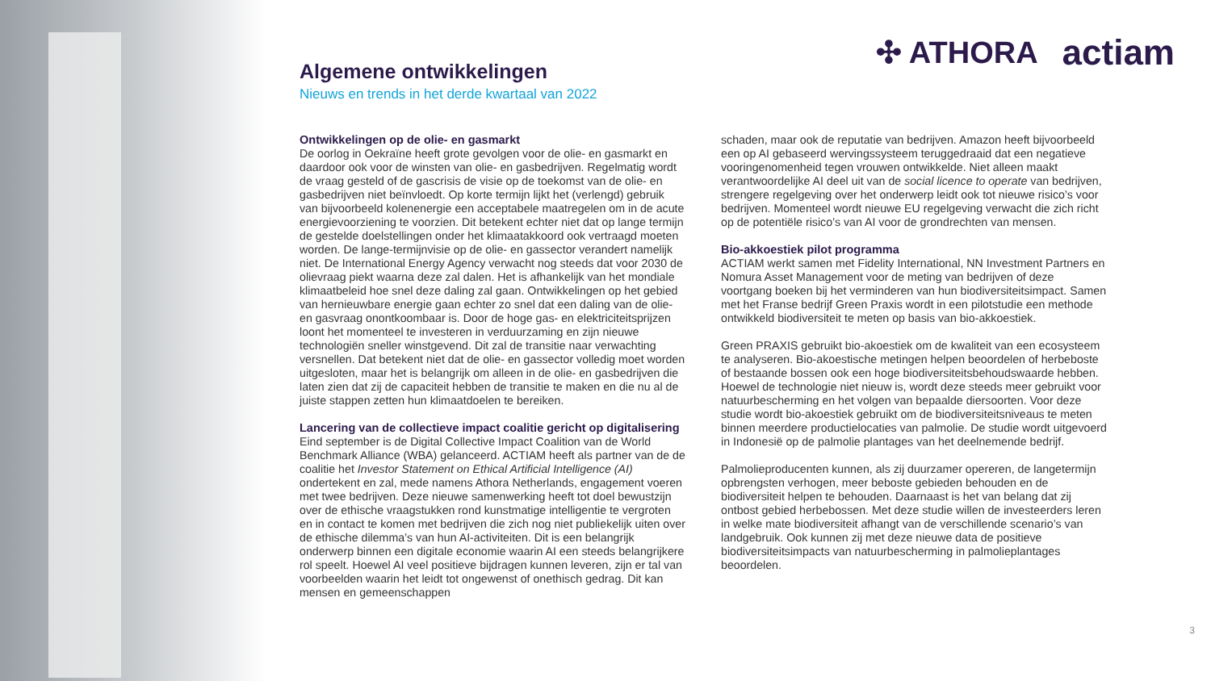✣ ATHORA actiam
Algemene ontwikkelingen
Nieuws en trends in het derde kwartaal van 2022
Ontwikkelingen op de olie- en gasmarkt
De oorlog in Oekraïne heeft grote gevolgen voor de olie- en gasmarkt en daardoor ook voor de winsten van olie- en gasbedrijven. Regelmatig wordt de vraag gesteld of de gascrisis de visie op de toekomst van de olie- en gasbedrijven niet beïnvloedt. Op korte termijn lijkt het (verlengd) gebruik van bijvoorbeeld kolenenergie een acceptabele maatregelen om in de acute energievoorziening te voorzien. Dit betekent echter niet dat op lange termijn de gestelde doelstellingen onder het klimaatakkoord ook vertraagd moeten worden. De lange-termijnvisie op de olie- en gassector verandert namelijk niet. De International Energy Agency verwacht nog steeds dat voor 2030 de olievraag piekt waarna deze zal dalen. Het is afhankelijk van het mondiale klimaatbeleid hoe snel deze daling zal gaan. Ontwikkelingen op het gebied van hernieuwbare energie gaan echter zo snel dat een daling van de olie- en gasvraag onontkoombaar is. Door de hoge gas- en elektriciteitsprijzen loont het momenteel te investeren in verduurzaming en zijn nieuwe technologiën sneller winstgevend. Dit zal de transitie naar verwachting versnellen. Dat betekent niet dat de olie- en gassector volledig moet worden uitgesloten, maar het is belangrijk om alleen in de olie- en gasbedrijven die laten zien dat zij de capaciteit hebben de transitie te maken en die nu al de juiste stappen zetten hun klimaatdoelen te bereiken.
Lancering van de collectieve impact coalitie gericht op digitalisering
Eind september is de Digital Collective Impact Coalition van de World Benchmark Alliance (WBA) gelanceerd. ACTIAM heeft als partner van de de coalitie het Investor Statement on Ethical Artificial Intelligence (AI) ondertekent en zal, mede namens Athora Netherlands, engagement voeren met twee bedrijven. Deze nieuwe samenwerking heeft tot doel bewustzijn over de ethische vraagstukken rond kunstmatige intelligentie te vergroten en in contact te komen met bedrijven die zich nog niet publiekelijk uiten over de ethische dilemma’s van hun AI-activiteiten. Dit is een belangrijk onderwerp binnen een digitale economie waarin AI een steeds belangrijkere rol speelt. Hoewel AI veel positieve bijdragen kunnen leveren, zijn er tal van voorbeelden waarin het leidt tot ongewenst of onethisch gedrag. Dit kan mensen en gemeenschappen
schaden, maar ook de reputatie van bedrijven. Amazon heeft bijvoorbeeld een op AI gebaseerd wervingssysteem teruggedraaid dat een negatieve vooringenomenheid tegen vrouwen ontwikkelde. Niet alleen maakt verantwoordelijke AI deel uit van de social licence to operate van bedrijven, strengere regelgeving over het onderwerp leidt ook tot nieuwe risico’s voor bedrijven. Momenteel wordt nieuwe EU regelgeving verwacht die zich richt op de potentiële risico’s van AI voor de grondrechten van mensen.
Bio-akkoestiek pilot programma
ACTIAM werkt samen met Fidelity International, NN Investment Partners en Nomura Asset Management voor de meting van bedrijven of deze voortgang boeken bij het verminderen van hun biodiversiteitsimpact. Samen met het Franse bedrijf Green Praxis wordt in een pilotstudie een methode ontwikkeld biodiversiteit te meten op basis van bio-akkoestiek.
Green PRAXIS gebruikt bio-akoestiek om de kwaliteit van een ecosysteem te analyseren. Bio-akoestische metingen helpen beoordelen of herbeboste of bestaande bossen ook een hoge biodiversiteitsbehoudswaarde hebben. Hoewel de technologie niet nieuw is, wordt deze steeds meer gebruikt voor natuurbescherming en het volgen van bepaalde diersoorten. Voor deze studie wordt bio-akoestiek gebruikt om de biodiversiteitsniveaus te meten binnen meerdere productielocaties van palmolie. De studie wordt uitgevoerd in Indonesië op de palmolie plantages van het deelnemende bedrijf.
Palmolieproducenten kunnen, als zij duurzamer opereren, de langetermijn opbrengsten verhogen, meer beboste gebieden behouden en de biodiversiteit helpen te behouden. Daarnaast is het van belang dat zij ontbost gebied herbebossen. Met deze studie willen de investeerders leren in welke mate biodiversiteit afhangt van de verschillende scenario’s van landgebruik. Ook kunnen zij met deze nieuwe data de positieve biodiversiteitsimpacts van natuurbescherming in palmolieplantages beoordelen.
3